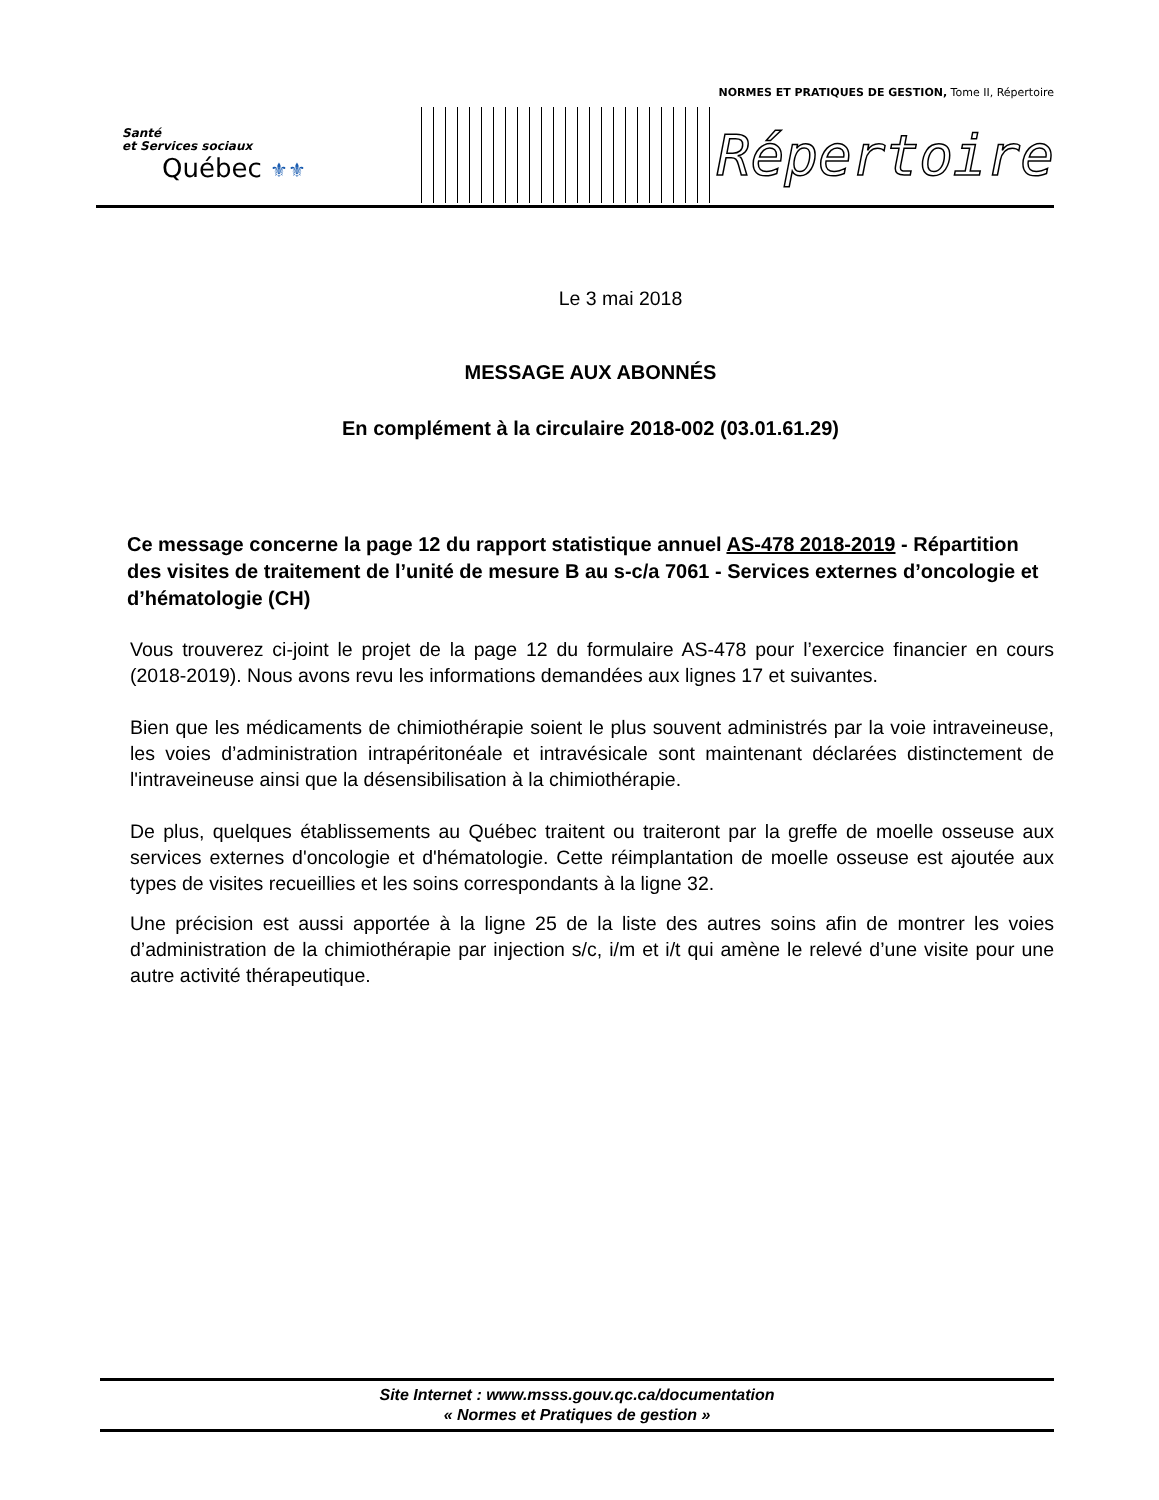NORMES ET PRATIQUES DE GESTION, Tome II, Répertoire
Santé
et Services sociaux
Québec ⚜⚜
Répertoire
Le 3 mai 2018
MESSAGE AUX ABONNÉS
En complément à la circulaire 2018-002 (03.01.61.29)
Ce message concerne la page 12 du rapport statistique annuel AS-478 2018-2019 - Répartition des visites de traitement de l’unité de mesure B au s-c/a 7061 - Services externes d’oncologie et d’hématologie (CH)
Vous trouverez ci-joint le projet de la page 12 du formulaire AS-478 pour l’exercice financier en cours (2018-2019). Nous avons revu les informations demandées aux lignes 17 et suivantes.
Bien que les médicaments de chimiothérapie soient le plus souvent administrés par la voie intraveineuse, les voies d’administration intrapéritonéale et intravésicale sont maintenant déclarées distinctement de l'intraveineuse ainsi que la désensibilisation à la chimiothérapie.
De plus, quelques établissements au Québec traitent ou traiteront par la greffe de moelle osseuse aux services externes d'oncologie et d'hématologie. Cette réimplantation de moelle osseuse est ajoutée aux types de visites recueillies et les soins correspondants à la ligne 32.
Une précision est aussi apportée à la ligne 25 de la liste des autres soins afin de montrer les voies d’administration de la chimiothérapie par injection s/c, i/m et i/t qui amène le relevé d’une visite pour une autre activité thérapeutique.
Site Internet : www.msss.gouv.qc.ca/documentation
« Normes et Pratiques de gestion »